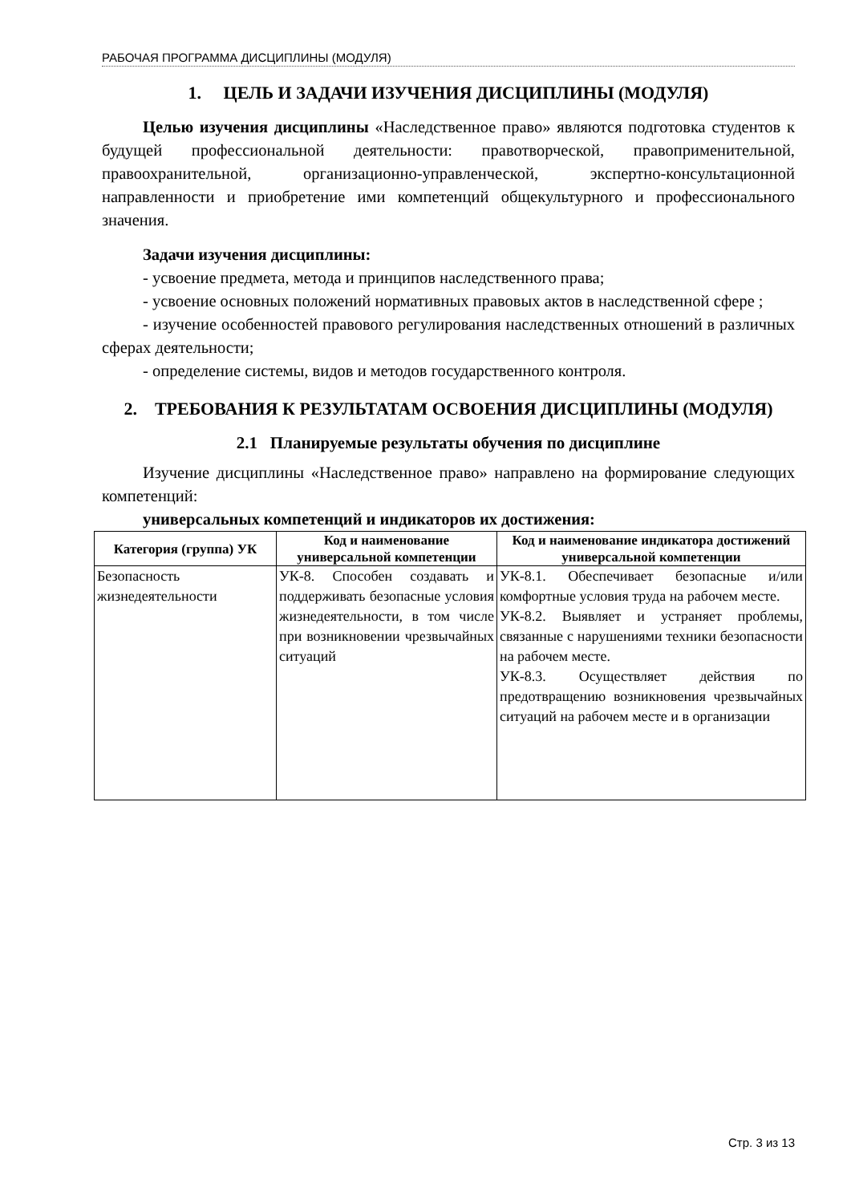РАБОЧАЯ ПРОГРАММА ДИСЦИПЛИНЫ (МОДУЛЯ)
1. ЦЕЛЬ И ЗАДАЧИ ИЗУЧЕНИЯ ДИСЦИПЛИНЫ (МОДУЛЯ)
Целью изучения дисциплины «Наследственное право» являются подготовка студентов к будущей профессиональной деятельности: правотворческой, правоприменительной, правоохранительной, организационно-управленческой, экспертно-консультационной направленности и приобретение ими компетенций общекультурного и профессионального значения.
Задачи изучения дисциплины:
- усвоение предмета, метода и принципов наследственного права;
- усвоение основных положений нормативных правовых актов в наследственной сфере ;
- изучение особенностей правового регулирования наследственных отношений в различных сферах деятельности;
- определение системы, видов и методов государственного контроля.
2. ТРЕБОВАНИЯ К РЕЗУЛЬТАТАМ ОСВОЕНИЯ ДИСЦИПЛИНЫ (МОДУЛЯ)
2.1 Планируемые результаты обучения по дисциплине
Изучение дисциплины «Наследственное право» направлено на формирование следующих компетенций:
универсальных компетенций и индикаторов их достижения:
| Категория (группа) УК | Код и наименование универсальной компетенции | Код и наименование индикатора достижений универсальной компетенции |
| --- | --- | --- |
| Безопасность жизнедеятельности | УК-8. Способен создавать и поддерживать безопасные условия жизнедеятельности, в том числе при возникновении чрезвычайных ситуаций | УК-8.1. Обеспечивает безопасные и/или комфортные условия труда на рабочем месте. УК-8.2. Выявляет и устраняет проблемы, связанные с нарушениями техники безопасности на рабочем месте. УК-8.3. Осуществляет действия по предотвращению возникновения чрезвычайных ситуаций на рабочем месте и в организации |
Стр. 3 из 13